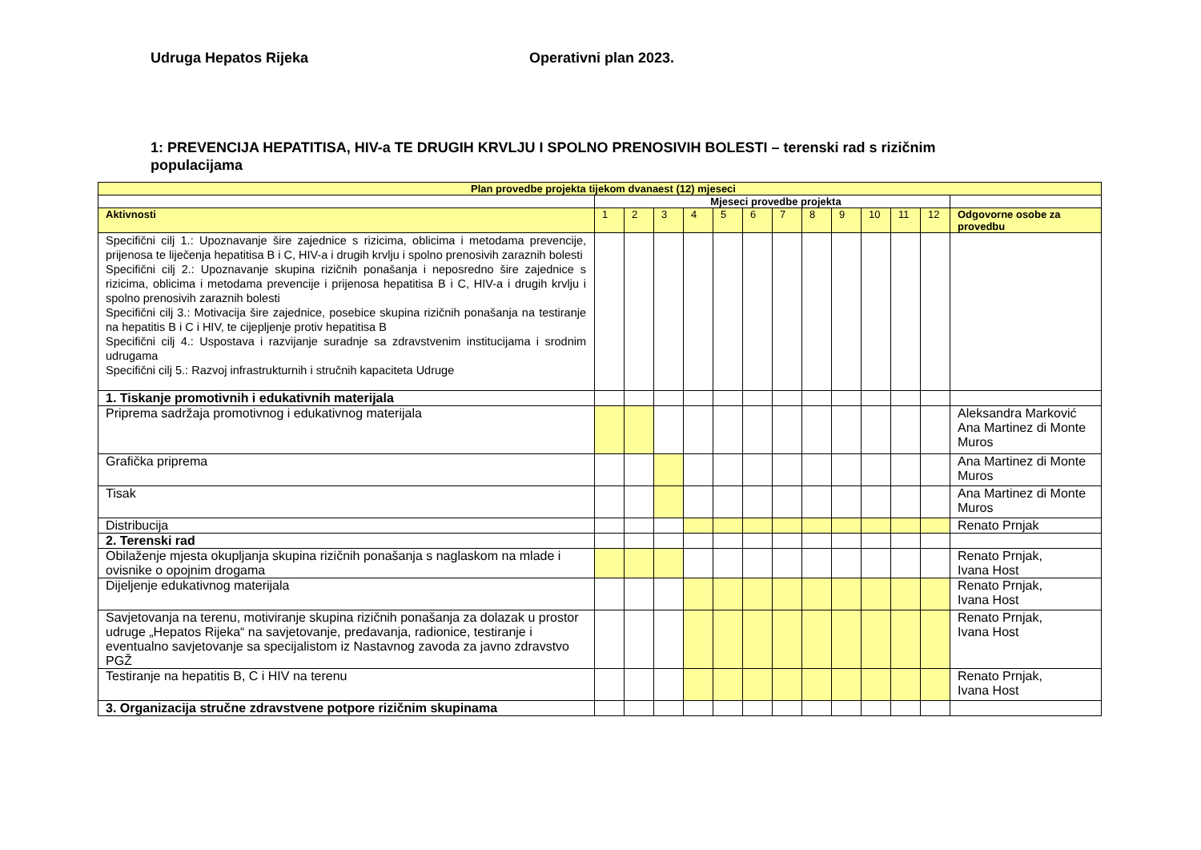Udruga Hepatos Rijeka Operativni plan 2023.
1: PREVENCIJA HEPATITISA, HIV-a TE DRUGIH KRVLJU I SPOLNO PRENOSIVIH BOLESTI – terenski rad s rizičnim populacijama
| Plan provedbe projekta tijekom dvanaest (12) mjeseci | | | | | | | | | | | | | |
| --- | --- | --- | --- | --- | --- | --- | --- | --- | --- | --- | --- | --- | --- |
| | Mjeseci provedbe projekta | | | | | | | | | | | | |
| Aktivnosti | 1 | 2 | 3 | 4 | 5 | 6 | 7 | 8 | 9 | 10 | 11 | 12 | Odgovorne osobe za provedbu |
| Specifični cilj 1.: Upoznavanje šire zajednice s rizicima, oblicima i metodama prevencije, prijenosa te liječenja hepatitisa B i C, HIV-a i drugih krvlju i spolno prenosivih zaraznih bolesti Specifični cilj 2.: Upoznavanje skupina rizičnih ponašanja i neposredno šire zajednice s rizicima, oblicima i metodama prevencije i prijenosa hepatitisa B i C, HIV-a i drugih krvlju i spolno prenosivih zaraznih bolesti Specifični cilj 3.: Motivacija šire zajednice, posebice skupina rizičnih ponašanja na testiranje na hepatitis B i C i HIV, te cijepljenje protiv hepatitisa B Specifični cilj 4.: Uspostava i razvijanje suradnje sa zdravstvenim institucijama i srodnim udrugama Specifični cilj 5.: Razvoj infrastrukturnih i stručnih kapaciteta Udruge | | | | | | | | | | | | | |
| 1. Tiskanje promotivnih i edukativnih materijala | | | | | | | | | | | | | |
| Priprema sadržaja promotivnog i edukativnog materijala | | | | | | | | | | | | | Aleksandra Marković Ana Martinez di Monte Muros |
| Grafička priprema | | | | | | | | | | | | | Ana Martinez di Monte Muros |
| Tisak | | | | | | | | | | | | | Ana Martinez di Monte Muros |
| Distribucija | | | | | | | | | | | | | Renato Prnjak |
| 2. Terenski rad | | | | | | | | | | | | | |
| Obilaženje mjesta okupljanja skupina rizičnih ponašanja s naglaskom na mlade i ovisnike o opojnim drogama | | | | | | | | | | | | | Renato Prnjak, Ivana Host |
| Dijeljenje edukativnog materijala | | | | | | | | | | | | | Renato Prnjak, Ivana Host |
| Savjetovanja na terenu, motiviranje skupina rizičnih ponašanja za dolazak u prostor udruge „Hepatos Rijeka“ na savjetovanje, predavanja, radionice, testiranje i eventualno savjetovanje sa specijalistom iz Nastavnog zavoda za javno zdravstvo PGŽ | | | | | | | | | | | | | Renato Prnjak, Ivana Host |
| Testiranje na hepatitis B, C i HIV na terenu | | | | | | | | | | | | | Renato Prnjak, Ivana Host |
| 3. Organizacija stručne zdravstvene potpore rizičnim skupinama | | | | | | | | | | | | | |